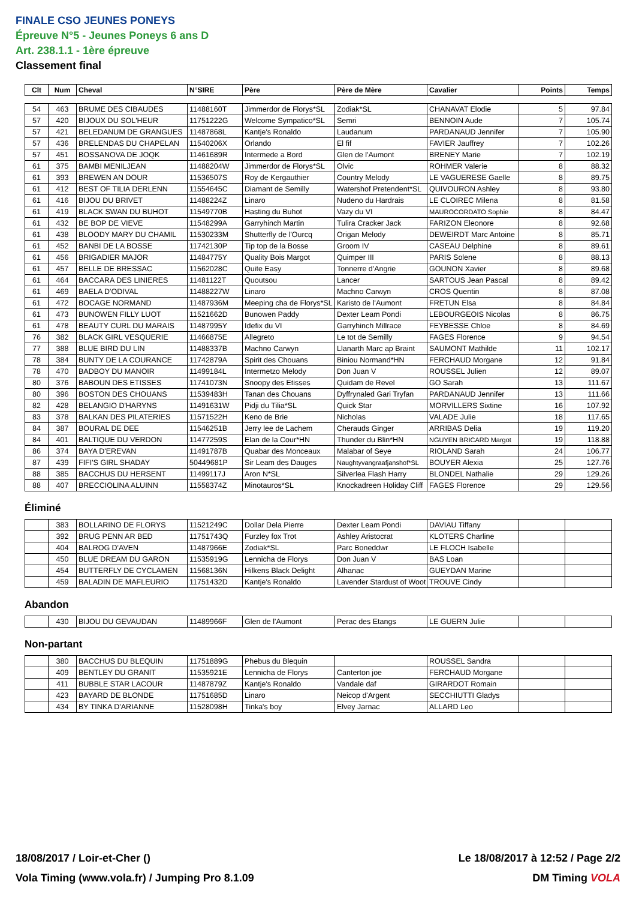FINALE CSO JEUNES PONEYS
Épreuve N°5 - Jeunes Poneys 6 ans D
Art. 238.1.1 - 1ère épreuve
Classement final
| Clt | Num | Cheval | N°SIRE | Père | Père de Mère | Cavalier | Points | Temps |
| --- | --- | --- | --- | --- | --- | --- | --- | --- |
| 54 | 463 | BRUME DES CIBAUDES | 11488160T | Jimmerdor de Florys*SL | Zodiak*SL | CHANAVAT Elodie | 5 | 97.84 |
| 57 | 420 | BIJOUX DU SOL'HEUR | 11751222G | Welcome Sympatico*SL | Semri | BENNOIN Aude | 7 | 105.74 |
| 57 | 421 | BELEDANUM DE GRANGUES | 11487868L | Kantje's Ronaldo | Laudanum | PARDANAUD Jennifer | 7 | 105.90 |
| 57 | 436 | BRELENDAS DU CHAPELAN | 11540206X | Orlando | El fif | FAVIER Jauffrey | 7 | 102.26 |
| 57 | 451 | BOSSANOVA DE JOQK | 11461689R | Intermede a Bord | Glen de l'Aumont | BRENEY Marie | 7 | 102.19 |
| 61 | 375 | BAMBI MENILJEAN | 11488204W | Jimmerdor de Florys*SL | Olvic | ROHMER Valerie | 8 | 88.32 |
| 61 | 393 | BREWEN AN DOUR | 11536507S | Roy de Kergauthier | Country Melody | LE VAGUERESE Gaelle | 8 | 89.75 |
| 61 | 412 | BEST OF TILIA DERLENN | 11554645C | Diamant de Semilly | Watershof Pretendent*SL | QUIVOURON Ashley | 8 | 93.80 |
| 61 | 416 | BIJOU DU BRIVET | 11488224Z | Linaro | Nudeno du Hardrais | LE CLOIREC Milena | 8 | 81.58 |
| 61 | 419 | BLACK SWAN DU BUHOT | 11549770B | Hasting du Buhot | Vazy du VI | MAUROCORDATO Sophie | 8 | 84.47 |
| 61 | 432 | BE BOP DE VIEVE | 11548299A | Garryhinch Martin | Tulira Cracker Jack | FARIZON Eleonore | 8 | 92.68 |
| 61 | 438 | BLOODY MARY DU CHAMIL | 11530233M | Shutterfly de l'Ourcq | Origan Melody | DEWEIRDT Marc Antoine | 8 | 85.71 |
| 61 | 452 | BANBI DE LA BOSSE | 11742130P | Tip top de la Bosse | Groom IV | CASEAU Delphine | 8 | 89.61 |
| 61 | 456 | BRIGADIER MAJOR | 11484775Y | Quality Bois Margot | Quimper III | PARIS Solene | 8 | 88.13 |
| 61 | 457 | BELLE DE BRESSAC | 11562028C | Quite Easy | Tonnerre d'Angrie | GOUNON Xavier | 8 | 89.68 |
| 61 | 464 | BACCARA DES LINIERES | 11481122T | Quoutsou | Lancer | SARTOUS Jean Pascal | 8 | 89.42 |
| 61 | 469 | BAELA D'ODIVAL | 11488227W | Linaro | Machno Carwyn | CROS Quentin | 8 | 87.08 |
| 61 | 472 | BOCAGE NORMAND | 11487936M | Meeping cha de Florys*SL | Karisto de l'Aumont | FRETUN Elsa | 8 | 84.84 |
| 61 | 473 | BUNOWEN FILLY LUOT | 11521662D | Bunowen Paddy | Dexter Leam Pondi | LEBOURGEOIS Nicolas | 8 | 86.75 |
| 61 | 478 | BEAUTY CURL DU MARAIS | 11487995Y | Idefix du VI | Garryhinch Millrace | FEYBESSE Chloe | 8 | 84.69 |
| 76 | 382 | BLACK GIRL VESQUERIE | 11466875E | Allegreto | Le tot de Semilly | FAGES Florence | 9 | 94.54 |
| 77 | 388 | BLUE BIRD DU LIN | 11488337B | Machno Carwyn | Llanarth Marc ap Braint | SAUMONT Mathilde | 11 | 102.17 |
| 78 | 384 | BUNTY DE LA COURANCE | 11742879A | Spirit des Chouans | Biniou Normand*HN | FERCHAUD Morgane | 12 | 91.84 |
| 78 | 470 | BADBOY DU MANOIR | 11499184L | Intermetzo Melody | Don Juan V | ROUSSEL Julien | 12 | 89.07 |
| 80 | 376 | BABOUN DES ETISSES | 11741073N | Snoopy des Etisses | Quidam de Revel | GO Sarah | 13 | 111.67 |
| 80 | 396 | BOSTON DES CHOUANS | 11539483H | Tanan des Chouans | Dyffrynaled Gari Tryfan | PARDANAUD Jennifer | 13 | 111.66 |
| 82 | 428 | BELANGIO D'HARYNS | 11491631W | Pidji du Tilia*SL | Quick Star | MORVILLERS Sixtine | 16 | 107.92 |
| 83 | 378 | BALKAN DES PILATERIES | 11571522H | Keno de Brie | Nicholas | VALADE Julie | 18 | 117.65 |
| 84 | 387 | BOURAL DE DEE | 11546251B | Jerry lee de Lachem | Cherauds Ginger | ARRIBAS Delia | 19 | 119.20 |
| 84 | 401 | BALTIQUE DU VERDON | 11477259S | Elan de la Cour*HN | Thunder du Blin*HN | NGUYEN BRICARD Margot | 19 | 118.88 |
| 86 | 374 | BAYA D'EREVAN | 11491787B | Quabar des Monceaux | Malabar of Seye | RIOLAND Sarah | 24 | 106.77 |
| 87 | 439 | FIFI'S GIRL SHADAY | 50449681P | Sir Leam des Dauges | Naughtyvangraafjanshof*SL | BOUYER Alexia | 25 | 127.76 |
| 88 | 385 | BACCHUS DU HERSENT | 11499117J | Aron N*SL | Silverlea Flash Harry | BLONDEL Nathalie | 29 | 129.26 |
| 88 | 407 | BRECCIOLINA ALUINN | 11558374Z | Minotauros*SL | Knockadreen Holiday Cliff | FAGES Florence | 29 | 129.56 |
Éliminé
| | 383 | BOLLARINO DE FLORYS | 11521249C | Dollar Dela Pierre | Dexter Leam Pondi | DAVIAU Tiffany | | |
| | 392 | BRUG PENN AR BED | 11751743Q | Furzley fox Trot | Ashley Aristocrat | KLOTERS Charline | | |
| | 404 | BALROG D'AVEN | 11487966E | Zodiak*SL | Parc Boneddwr | LE FLOCH Isabelle | | |
| | 450 | BLUE DREAM DU GARON | 11535919G | Lennicha de Florys | Don Juan V | BAS Loan | | |
| | 454 | BUTTERFLY DE CYCLAMEN | 11568136N | Hilkens Black Delight | Alhanac | GUEYDAN Marine | | |
| | 459 | BALADIN DE MAFLEURIO | 11751432D | Kantje's Ronaldo | Lavender Stardust of Woot | TROUVE Cindy | | |
Abandon
| | 430 | BIJOU DU GEVAUDAN | 11489966F | Glen de l'Aumont | Perac des Etangs | LE GUERN Julie | | |
Non-partant
| | 380 | BACCHUS DU BLEQUIN | 11751889G | Phebus du Blequin | | ROUSSEL Sandra | | |
| | 409 | BENTLEY DU GRANIT | 11535921E | Lennicha de Florys | Canterton joe | FERCHAUD Morgane | | |
| | 411 | BUBBLE STAR LACOUR | 11487879Z | Kantje's Ronaldo | Vandale daf | GIRARDOT Romain | | |
| | 423 | BAYARD DE BLONDE | 11751685D | Linaro | Neicop d'Argent | SECCHIUTTI Gladys | | |
| | 434 | BY TINKA D'ARIANNE | 11528098H | Tinka's boy | Elvey Jarnac | ALLARD Leo | | |
18/08/2017 / Loir-et-Cher () Le 18/08/2017 à 12:52 / Page 2/2
Vola Timing (www.vola.fr) / Jumping Pro 8.1.09 DM Timing VOLA